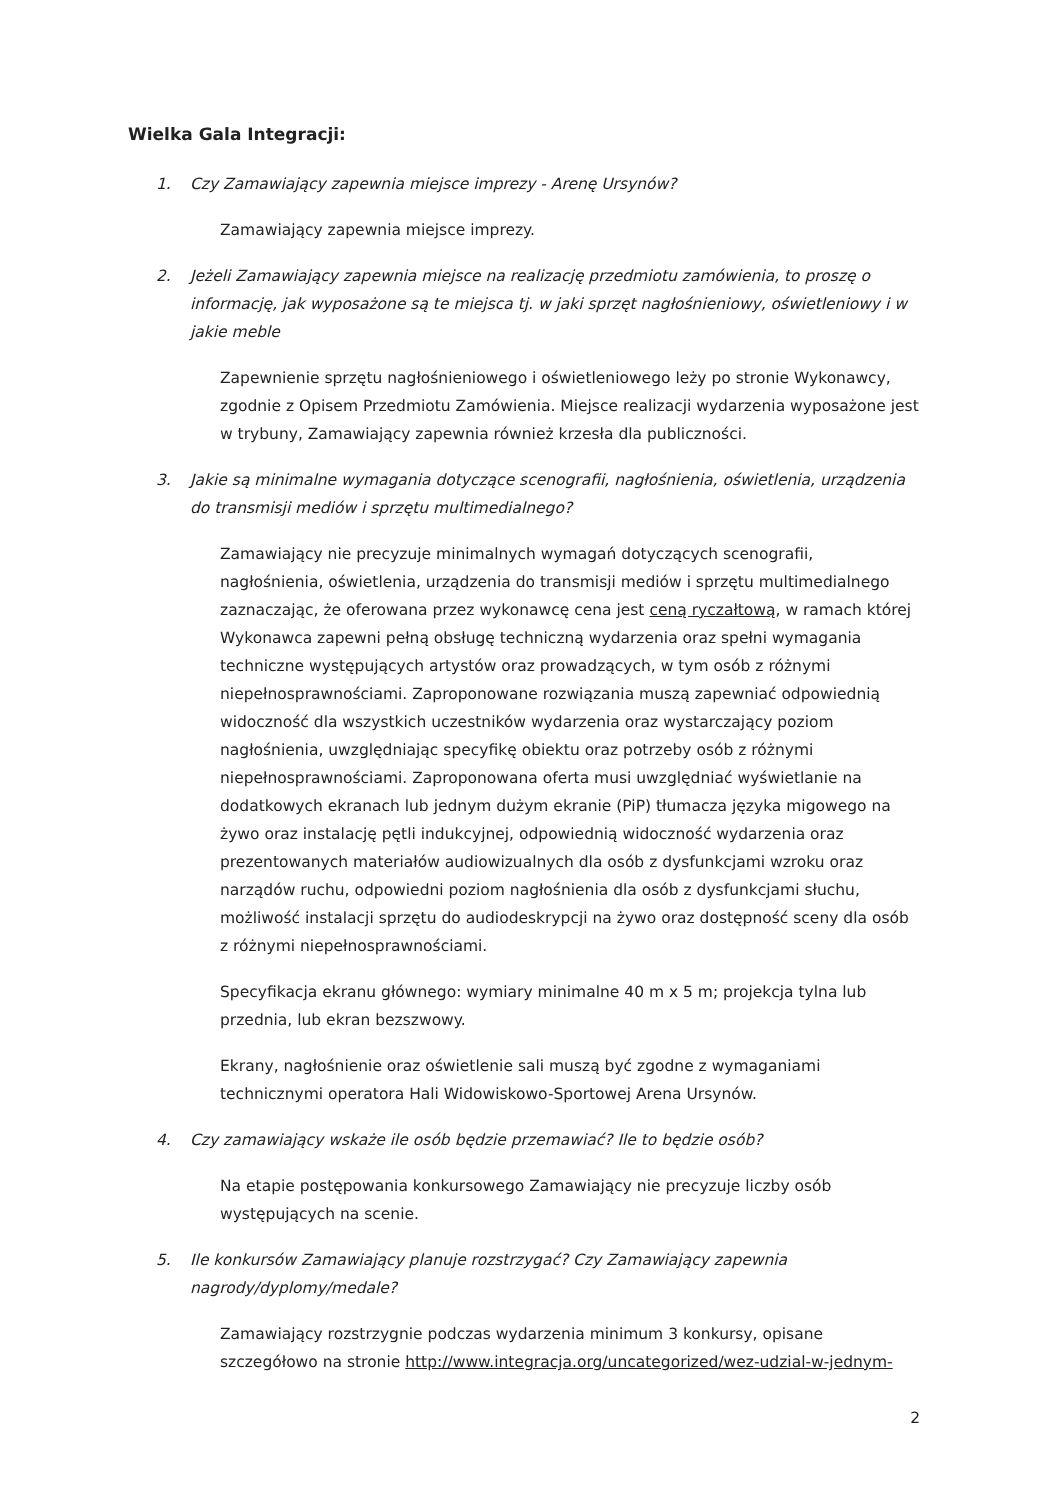Wielka Gala Integracji:
1. Czy Zamawiający zapewnia miejsce imprezy - Arenę Ursynów?
Zamawiający zapewnia miejsce imprezy.
2. Jeżeli Zamawiający zapewnia miejsce na realizację przedmiotu zamówienia, to proszę o informację, jak wyposażone są te miejsca tj. w jaki sprzęt nagłośnieniowy, oświetleniowy i w jakie meble
Zapewnienie sprzętu nagłośnieniowego i oświetleniowego leży po stronie Wykonawcy, zgodnie z Opisem Przedmiotu Zamówienia. Miejsce realizacji wydarzenia wyposażone jest w trybuny, Zamawiający zapewnia również krzesła dla publiczności.
3. Jakie są minimalne wymagania dotyczące scenografii, nagłośnienia, oświetlenia, urządzenia do transmisji mediów i sprzętu multimedialnego?
Zamawiający nie precyzuje minimalnych wymagań dotyczących scenografii, nagłośnienia, oświetlenia, urządzenia do transmisji mediów i sprzętu multimedialnego zaznaczając, że oferowana przez wykonawcę cena jest ceną ryczałtową, w ramach której Wykonawca zapewni pełną obsługę techniczną wydarzenia oraz spełni wymagania techniczne występujących artystów oraz prowadzących, w tym osób z różnymi niepełnosprawnościami. Zaproponowane rozwiązania muszą zapewniać odpowiednią widoczność dla wszystkich uczestników wydarzenia oraz wystarczający poziom nagłośnienia, uwzględniając specyfikę obiektu oraz potrzeby osób z różnymi niepełnosprawnościami. Zaproponowana oferta musi uwzględniać wyświetlanie na dodatkowych ekranach lub jednym dużym ekranie (PiP) tłumacza języka migowego na żywo oraz instalację pętli indukcyjnej, odpowiednią widoczność wydarzenia oraz prezentowanych materiałów audiowizualnych dla osób z dysfunkcjami wzroku oraz narządów ruchu, odpowiedni poziom nagłośnienia dla osób z dysfunkcjami słuchu, możliwość instalacji sprzętu do audiodeskrypcji na żywo oraz dostępność sceny dla osób z różnymi niepełnosprawnościami.
Specyfikacja ekranu głównego: wymiary minimalne 40 m x 5 m; projekcja tylna lub przednia, lub ekran bezszwowy.
Ekrany, nagłośnienie oraz oświetlenie sali muszą być zgodne z wymaganiami technicznymi operatora Hali Widowiskowo-Sportowej Arena Ursynów.
4. Czy zamawiający wskaże ile osób będzie przemawiać? Ile to będzie osób?
Na etapie postępowania konkursowego Zamawiający nie precyzuje liczby osób występujących na scenie.
5. Ile konkursów Zamawiający planuje rozstrzygać? Czy Zamawiający zapewnia nagrody/dyplomy/medale?
Zamawiający rozstrzygnie podczas wydarzenia minimum 3 konkursy, opisane szczegółowo na stronie http://www.integracja.org/uncategorized/wez-udzial-w-jednym-
2